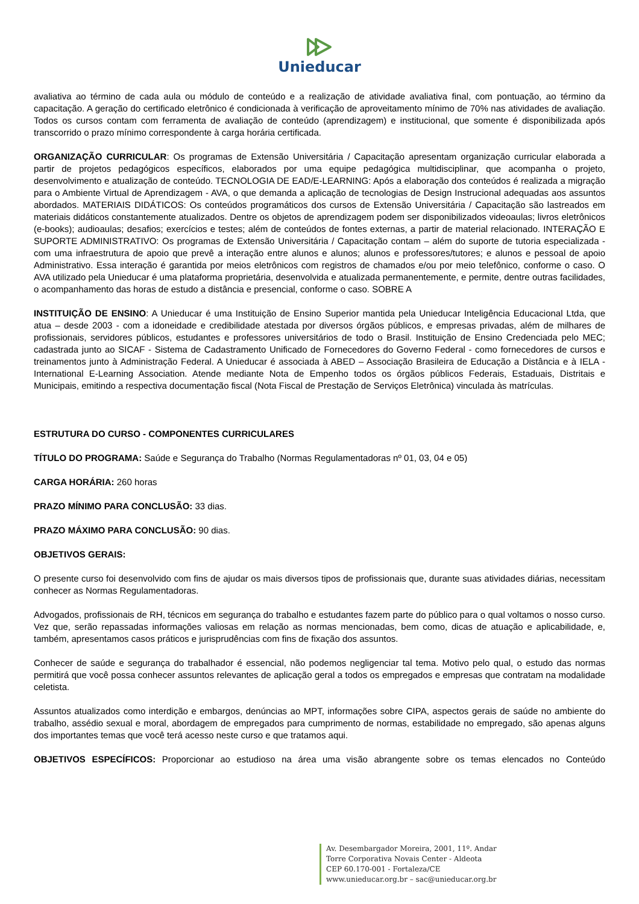Unieducar
avaliativa ao término de cada aula ou módulo de conteúdo e a realização de atividade avaliativa final, com pontuação, ao término da capacitação. A geração do certificado eletrônico é condicionada à verificação de aproveitamento mínimo de 70% nas atividades de avaliação. Todos os cursos contam com ferramenta de avaliação de conteúdo (aprendizagem) e institucional, que somente é disponibilizada após transcorrido o prazo mínimo correspondente à carga horária certificada.
ORGANIZAÇÃO CURRICULAR: Os programas de Extensão Universitária / Capacitação apresentam organização curricular elaborada a partir de projetos pedagógicos específicos, elaborados por uma equipe pedagógica multidisciplinar, que acompanha o projeto, desenvolvimento e atualização de conteúdo. TECNOLOGIA DE EAD/E-LEARNING: Após a elaboração dos conteúdos é realizada a migração para o Ambiente Virtual de Aprendizagem - AVA, o que demanda a aplicação de tecnologias de Design Instrucional adequadas aos assuntos abordados. MATERIAIS DIDÁTICOS: Os conteúdos programáticos dos cursos de Extensão Universitária / Capacitação são lastreados em materiais didáticos constantemente atualizados. Dentre os objetos de aprendizagem podem ser disponibilizados videoaulas; livros eletrônicos (e-books); audioaulas; desafios; exercícios e testes; além de conteúdos de fontes externas, a partir de material relacionado. INTERAÇÃO E SUPORTE ADMINISTRATIVO: Os programas de Extensão Universitária / Capacitação contam – além do suporte de tutoria especializada - com uma infraestrutura de apoio que prevê a interação entre alunos e alunos; alunos e professores/tutores; e alunos e pessoal de apoio Administrativo. Essa interação é garantida por meios eletrônicos com registros de chamados e/ou por meio telefônico, conforme o caso. O AVA utilizado pela Unieducar é uma plataforma proprietária, desenvolvida e atualizada permanentemente, e permite, dentre outras facilidades, o acompanhamento das horas de estudo a distância e presencial, conforme o caso. SOBRE A
INSTITUIÇÃO DE ENSINO: A Unieducar é uma Instituição de Ensino Superior mantida pela Unieducar Inteligência Educacional Ltda, que atua – desde 2003 - com a idoneidade e credibilidade atestada por diversos órgãos públicos, e empresas privadas, além de milhares de profissionais, servidores públicos, estudantes e professores universitários de todo o Brasil. Instituição de Ensino Credenciada pelo MEC; cadastrada junto ao SICAF - Sistema de Cadastramento Unificado de Fornecedores do Governo Federal - como fornecedores de cursos e treinamentos junto à Administração Federal. A Unieducar é associada à ABED – Associação Brasileira de Educação a Distância e à IELA - International E-Learning Association. Atende mediante Nota de Empenho todos os órgãos públicos Federais, Estaduais, Distritais e Municipais, emitindo a respectiva documentação fiscal (Nota Fiscal de Prestação de Serviços Eletrônica) vinculada às matrículas.
ESTRUTURA DO CURSO - COMPONENTES CURRICULARES
TÍTULO DO PROGRAMA: Saúde e Segurança do Trabalho (Normas Regulamentadoras nº 01, 03, 04 e 05)
CARGA HORÁRIA: 260 horas
PRAZO MÍNIMO PARA CONCLUSÃO: 33 dias.
PRAZO MÁXIMO PARA CONCLUSÃO: 90 dias.
OBJETIVOS GERAIS:
O presente curso foi desenvolvido com fins de ajudar os mais diversos tipos de profissionais que, durante suas atividades diárias, necessitam conhecer as Normas Regulamentadoras.
Advogados, profissionais de RH, técnicos em segurança do trabalho e estudantes fazem parte do público para o qual voltamos o nosso curso. Vez que, serão repassadas informações valiosas em relação as normas mencionadas, bem como, dicas de atuação e aplicabilidade, e, também, apresentamos casos práticos e jurisprudências com fins de fixação dos assuntos.
Conhecer de saúde e segurança do trabalhador é essencial, não podemos negligenciar tal tema. Motivo pelo qual, o estudo das normas permitirá que você possa conhecer assuntos relevantes de aplicação geral a todos os empregados e empresas que contratam na modalidade celetista.
Assuntos atualizados como interdição e embargos, denúncias ao MPT, informações sobre CIPA, aspectos gerais de saúde no ambiente do trabalho, assédio sexual e moral, abordagem de empregados para cumprimento de normas, estabilidade no empregado, são apenas alguns dos importantes temas que você terá acesso neste curso e que tratamos aqui.
OBJETIVOS ESPECÍFICOS: Proporcionar ao estudioso na área uma visão abrangente sobre os temas elencados no Conteúdo
Av. Desembargador Moreira, 2001, 11º. Andar
Torre Corporativa Novais Center - Aldeota
CEP 60.170-001 - Fortaleza/CE
www.unieducar.org.br – sac@unieducar.org.br